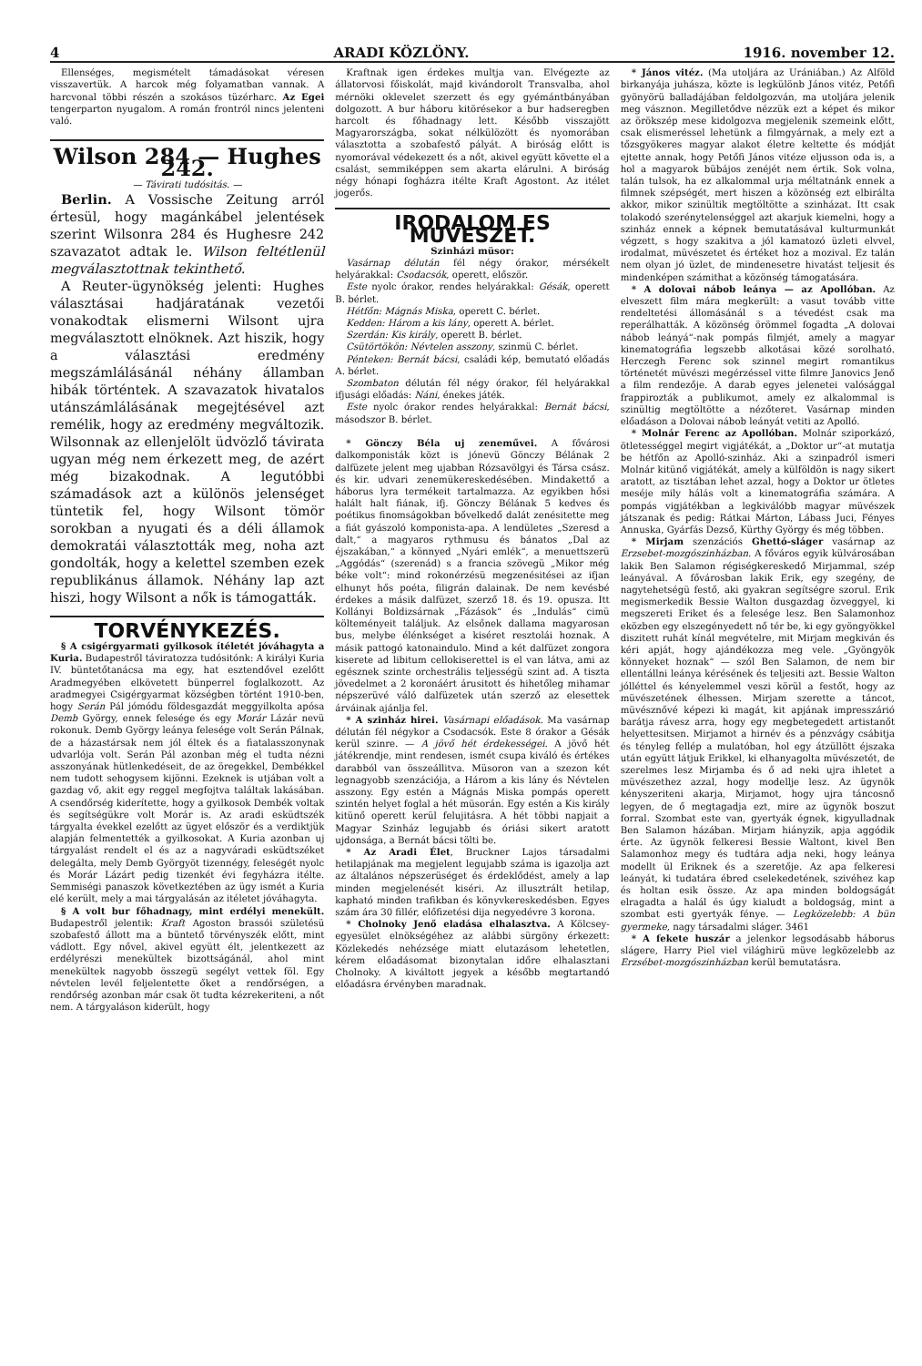4 ARADI KÖZLÖNY. 1916. november 12.
Ellenséges, megismételt támadásokat véresen visszavertük. A harcok még folyamatban vannak. A harcvonal többi részén a szokásos tüzérharc. Az Egei tengerparton nyugalom. A román frontról nincs jelenteni való.
Wilson 284 — Hughes 242.
— Távirati tudósitás. —
Berlin. A Vossische Zeitung arról értesül, hogy magánkábel jelentések szerint Wilsonra 284 és Hughesre 242 szavazatot adtak le. Wilson feltétlenül megválasztottnak tekinthető.
A Reuter-ügynökség jelenti: Hughes választásai hadjáratának vezetői vonakodtak elismerni Wilsont ujra megválasztott elnöknek. Azt hiszik, hogy a választási eredmény megszámlálásánál néhány államban hibák történtek. A szavazatok hivatalos utánszámlálásának megejtésével azt remélik, hogy az eredmény megváltozik. Wilsonnak az ellenjelölt üdvözlő távirata ugyan még nem érkezett meg, de azért még bizakodnak. A legutóbbi számadások azt a különös jelenséget tüntetik fel, hogy Wilsont tömör sorokban a nyugati és a déli államok demokratái választották meg, noha azt gondolták, hogy a kelettel szemben ezek republikánus államok. Néhány lap azt hiszi, hogy Wilsont a nők is támogatták.
TORVÉNYKEZÉS.
§ A csigérgyarmati gyilkosok ítéletét jóváhagyta a Kuria. Budapestről táviratozza tudósitónk: A királyi Kuria IV. büntetőtanácsa ma egy, hat esztendővel ezelőtt Aradmegyében elkövetett bünperrel foglalkozott. Az aradmegyei Csigérgyarmat községben történt 1910-ben, hogy Serán Pál jómódu földesgazdát meggyilkolta apósa Demb György, ennek felesége és egy Morár Lázár nevü rokonuk. Demb György leánya felesége volt Serán Pálnak, de a házastársak nem jól éltek és a fiatalasszonynak udvarlója volt. Serán Pál azonban még el tudta nézni asszonyának hütlenkedéseit, de az öregekkel, Dembékkel nem tudott sehogysem kijönni. Ezeknek is utjában volt a gazdag vő, akit egy reggel megfojtva találtak lakásában. A csendőrség kiderítette, hogy a gyilkosok Dembék voltak és segítségükre volt Morár is. Az aradi esküdtszék tárgyalta évekkel ezelőtt az ügyet először és a verdiktjük alapján felmentették a gyilkosokat. A Kuria azonban uj tárgyalást rendelt el és az a nagyváradi esküdtszéket delegálta, mely Demb Györgyöt tizennégy, feleségét nyolc és Morár Lázárt pedig tizenkét évi fegyházra itélte. Semmiségi panaszok következtében az ügy ismét a Kuria elé került, mely a mai tárgyalásán az itéletet jóváhagyta.
§ A volt bur főhadnagy, mint erdélyi menekült. Budapestről jelentik: Kraft Agoston brassói születésü szobafestő állott ma a büntető törvényszék előtt, mint vádlott. Egy nővel, akivel együtt élt, jelentkezett az erdélyrészi menekültek bizottságánál, ahol mint menekültek nagyobb összegü segélyt vettek föl. Egy névtelen levél feljelentette őket a rendőrségen, a rendőrség azonban már csak öt tudta kézrekeriteni, a nőt nem. A tárgyaláson kiderült, hogy
Kraftnak igen érdekes multja van. Elvégezte az állatorvosi főiskolát, majd kivándorolt Transvalba, ahol mérnöki oklevelet szerzett és egy gyémántbányában dolgozott. A bur háboru kitörésekor a bur hadseregben harcolt és főhadnagy lett. Később visszajött Magyarországba, sokat nélkülözött és nyomorában választotta a szobafestő pályát. A biróság előtt is nyomorával védekezett és a nőt, akivel együtt követte el a csalást, semmiképpen sem akarta elárulni. A biróság négy hónapi fogházra itélte Kraft Agostont. Az itélet jogerős.
IRODALOM ES MUVESZET.
Szinházi müsor:
Vasárnap délután fél négy órakor, mérsékelt helyárakkal: Csodacsók, operett, először.
Este nyolc órakor, rendes helyárakkal: Gésák, operett B. bérlet.
Hétfőn: Mágnás Miska, operett C. bérlet.
Kedden: Három a kis lány, operett A. bérlet.
Szerdán: Kis király, operett B. bérlet.
Csütörtökön: Névtelen asszony, szinmü C. bérlet.
Pénteken: Bernát bácsi, családi kép, bemutató előadás A. bérlet.
Szombaton délután fél négy órakor, fél helyárakkal ifjusági előadás: Náni, énekes játék.
Este nyolc órakor rendes helyárakkal: Bernát bácsi, másodszor B. bérlet.
* Gönczy Béla uj zeneművei. A fővárosi dalkomponisták közt is jónevü Gönczy Bélának 2 dalfüzete jelent meg ujabban Rózsavölgyi és Társa csász. és kir. udvari zenemükereskedésében. Mindakettő a háborus lyra termékeit tartalmazza. Az egyikben hősi halált halt fiának, ifj. Gönczy Bélának 5 kedves és poétikus finomságokban bővelkedő dalát zenésitette meg a fiát gyászoló komponista-apa. A lendületes „Szeresd a dalt,“ a magyaros rythmusu és bánatos „Dal az éjszakában,“ a könnyed „Nyári emlék“, a menuettszerü „Aggódás“ (szerenád) s a francia szövegü „Mikor még béke volt“: mind rokonérzésü megzenésitései az ifjan elhunyt hős poéta, filigrán dalainak. De nem kevésbé érdekes a másik dalfüzet, szerző 18. és 19. opusza. Itt Kollányi Boldizsárnak „Fázások“ és „Indulás“ cimü költeményeit találjuk. Az elsőnek dallama magyarosan bus, melybe élénkséget a kiséret resztolái hoznak. A másik pattogó katonaindulo. Mind a két dalfüzet zongora kiserete ad libitum cellokiserettel is el van látva, ami az egésznek szinte orchestrális teljességü szint ad. A tiszta jövedelmet a 2 koronáért árusitott és hihetőleg mihamar népszerüvé váló dalfüzetek után szerző az elesettek árváinak ajánlja fel.
* A szinház hirei. Vasárnapi előadások. Ma vasárnap délután fél négykor a Csodacsók. Este 8 órakor a Gésák kerül szinre. — A jövő hét érdekességei. A jövő hét játékrendje, mint rendesen, ismét csupa kiváló és értékes darabból van összeállitva. Müsoron van a szezon két legnagyobb szenzációja, a Három a kis lány és Névtelen asszony. Egy estén a Mágnás Miska pompás operett szintén helyet foglal a hét müsorán. Egy estén a Kis király kitünő operett kerül felujitásra. A hét többi napjait a Magyar Szinház legujabb és óriási sikert aratott ujdonsága, a Bernát bácsi tölti be.
* Az Aradi Élet, Bruckner Lajos társadalmi hetilapjának ma megjelent legujabb száma is igazolja azt az általános népszerüséget és érdeklődést, amely a lap minden megjelenését kiséri. Az illusztrált hetilap, kapható minden trafikban és könyvkereskedésben. Egyes szám ára 30 fillér, előfizetési dija negyedévre 3 korona.
* Cholnoky Jenő eladása elhalasztva. A Kölcsey-egyesület elnökségéhez az alábbi sürgöny érkezett: Közlekedés nehézsége miatt elutazásom lehetetlen, kérem előadásomat bizonytalan időre elhalasztani Cholnoky. A kiváltott jegyek a később megtartandó előadásra érvényben maradnak.
* János vitéz. (Ma utoljára az Urániában.) Az Alföld birkanyája juhásza, közte is legkülönb János vitéz, Petőfi gyönyörü balladájában feldolgozván, ma utoljára jelenik meg vásznon. Megilletődve nézzük ezt a képet és mikor az örökszép mese kidolgozva megjelenik szemeink előtt, csak elismeréssel lehetünk a filmgyárnak, a mely ezt a tőzsgyökeres magyar alakot életre keltette és módját ejtette annak, hogy Petőfi János vitéze eljusson oda is, a hol a magyarok bübájos zenéjét nem értik. Sok volna, talán tulsok, ha ez alkalommal urja méltatnánk ennek a filmnek szépségét, mert hiszen a közönség ezt elbirálta akkor, mikor szinültik megtöltötte a szinházat. Itt csak tolakodó szerénytelenséggel azt akarjuk kiemelni, hogy a szinház ennek a képnek bemutatásával kulturmunkát végzett, s hogy szakitva a jól kamatozó üzleti elvvel, irodalmat, müvészetet és értéket hoz a mozival. Ez talán nem olyan jó üzlet, de mindenesetre hivatást teljesit és mindenképen számithat a közönség támogatására.
* A dolovai nábob leánya — az Apollóban. Az elveszett film mára megkerült: a vasut tovább vitte rendeltetési állomásánál s a tévedést csak ma reperálhatták. A közönség örömmel fogadta „A dolovai nábob leányá“-nak pompás filmjét, amely a magyar kinematográfia legszebb alkotásai közé sorolható. Herczegh Ferenc sok szinnel megirt romantikus történetét müvészi megérzéssel vitte filmre Janovics Jenő a film rendezője. A darab egyes jelenetei valósággal frappirozták a publikumot, amely ez alkalommal is szinültig megtöltötte a nézőteret. Vasárnap minden előadáson a Dolovai nábob leányát vetiti az Apolló.
* Molnár Ferenc az Apollóban. Molnár sziporkázó, ötletességgel megirt vigjátékát, a „Doktor ur“-at mutatja be hétfőn az Apolló-szinház. Aki a szinpadról ismeri Molnár kitünő vigjátékát, amely a külföldön is nagy sikert aratott, az tisztában lehet azzal, hogy a Doktor ur ötletes meséje mily hálás volt a kinematográfia számára. A pompás vigjátékban a legkiválóbb magyar müvészek játszanak és pedig: Rátkai Márton, Lábass Juci, Fényes Annuska, Gyárfás Dezső, Kürthy György és még többen.
* Mirjam szenzációs Ghettó-sláger vasárnap az Erzsebet-mozgószinházban. A főváros egyik külvárosában lakik Ben Salamon régiségkereskedő Mirjammal, szép leányával. A fővárosban lakik Erik, egy szegény, de nagytehetségü festő, aki gyakran segítségre szorul. Erik megismerkedik Bessie Walton dusgazdag özveggyel, ki megszereti Eriket és a felesége lesz. Ben Salamonhoz eközben egy elszegényedett nő tér be, ki egy gyöngyökkel diszitett ruhát kínál megvételre, mit Mirjam megkiván és kéri apját, hogy ajándékozza meg vele. „Gyöngyök könnyeket hoznak“ — szól Ben Salamon, de nem bir ellentállni leánya kérésének és teljesiti azt. Bessie Walton jólléttel és kényelemmel veszi körül a festőt, hogy az müvészetének élhessen. Mirjam szerette a táncot, müvésznővé képezi ki magát, kit apjának impresszárió barátja rávesz arra, hogy egy megbetegedett artistanőt helyettesitsen. Mirjamot a hirnév és a pénzvágy csábitja és tényleg fellép a mulatóban, hol egy átzüllött éjszaka után együtt látjuk Erikkel, ki elhanyagolta müvészetét, de szerelmes lesz Mirjamba és ő ad neki ujra ihletet a müvészethez azzal, hogy modellje lesz. Az ügynök kényszeriteni akarja, Mirjamot, hogy ujra táncosnő legyen, de ő megtagadja ezt, mire az ügynök boszut forral. Szombat este van, gyertyák égnek, kigyulladnak Ben Salamon házában. Mirjam hiányzik, apja aggódik érte. Az ügynök felkeresi Bessie Waltont, kivel Ben Salamonhoz megy és tudtára adja neki, hogy leánya modellt ül Eriknek és a szeretője. Az apa felkeresi leányát, ki tudatára ébred cselekedetének, szivéhez kap és holtan esik össze. Az apa minden boldogságát elragadta a halál és úgy kialudt a boldogság, mint a szombat esti gyertyák fénye. — Legközelebb: A bün gyermeke, nagy társadalmi sláger. 3461
* A fekete huszár a jelenkor legsodásabb háborus slágere, Harry Piel viel világhirü müve legközelebb az Erzsébet-mozgószinházban kerül bemutatásra.